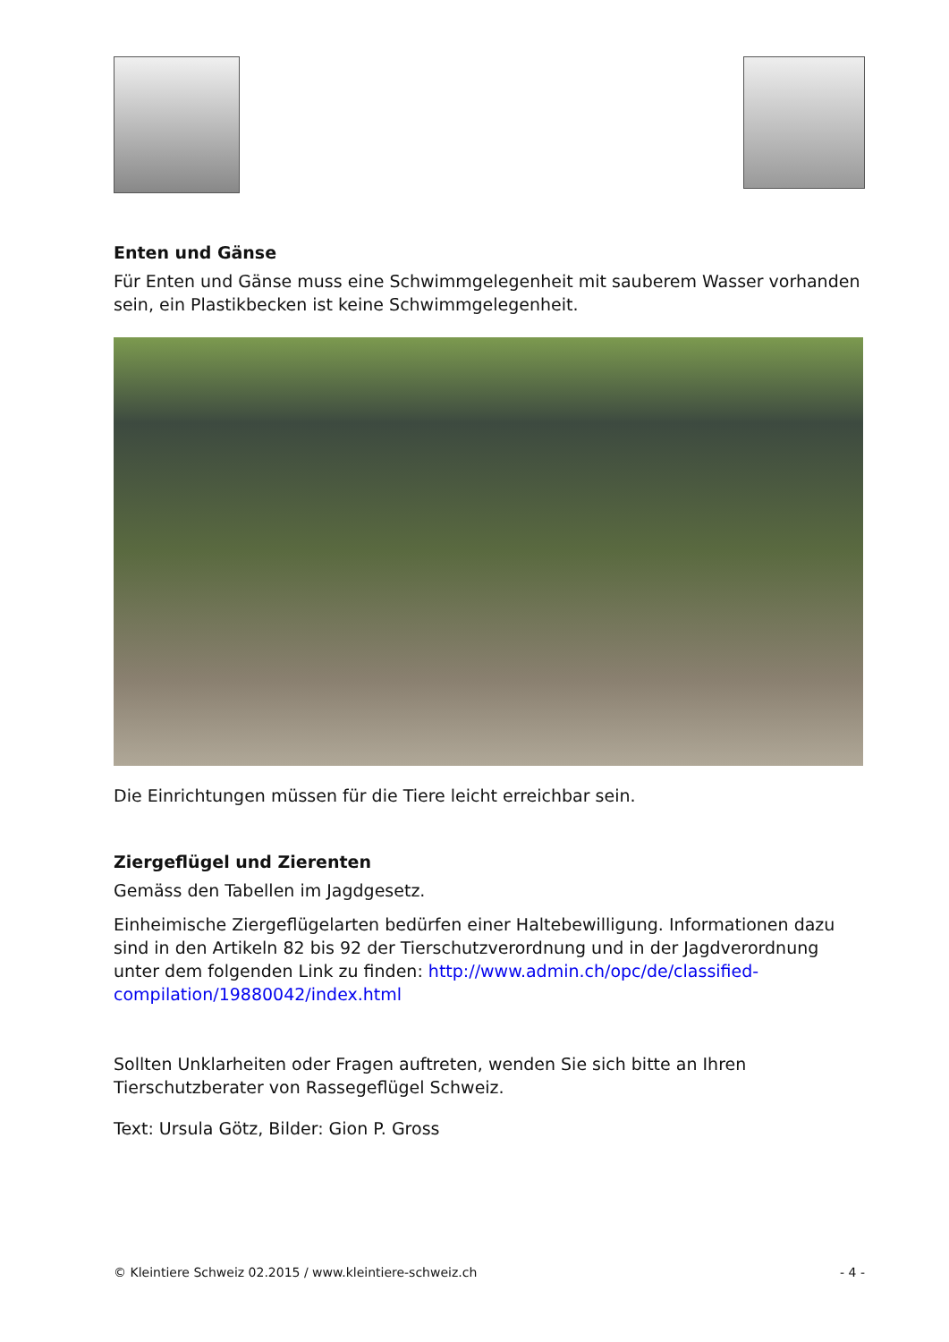Enten und Gänse
Für Enten und Gänse muss eine Schwimmgelegenheit mit sauberem Wasser vorhanden sein, ein Plastikbecken ist keine Schwimmgelegenheit.
Die Einrichtungen müssen für die Tiere leicht erreichbar sein.
Ziergeflügel und Zierenten
Gemäss den Tabellen im Jagdgesetz.
Einheimische Ziergeflügelarten bedürfen einer Haltebewilligung. Informationen dazu sind in den Artikeln 82 bis 92 der Tierschutzverordnung und in der Jagdverordnung unter dem folgenden Link zu finden: http://www.admin.ch/opc/de/classified-compilation/19880042/index.html
Sollten Unklarheiten oder Fragen auftreten, wenden Sie sich bitte an Ihren Tierschutzberater von Rassegeflügel Schweiz.
Text: Ursula Götz, Bilder: Gion P. Gross
© Kleintiere Schweiz 02.2015 / www.kleintiere-schweiz.ch - 4 -